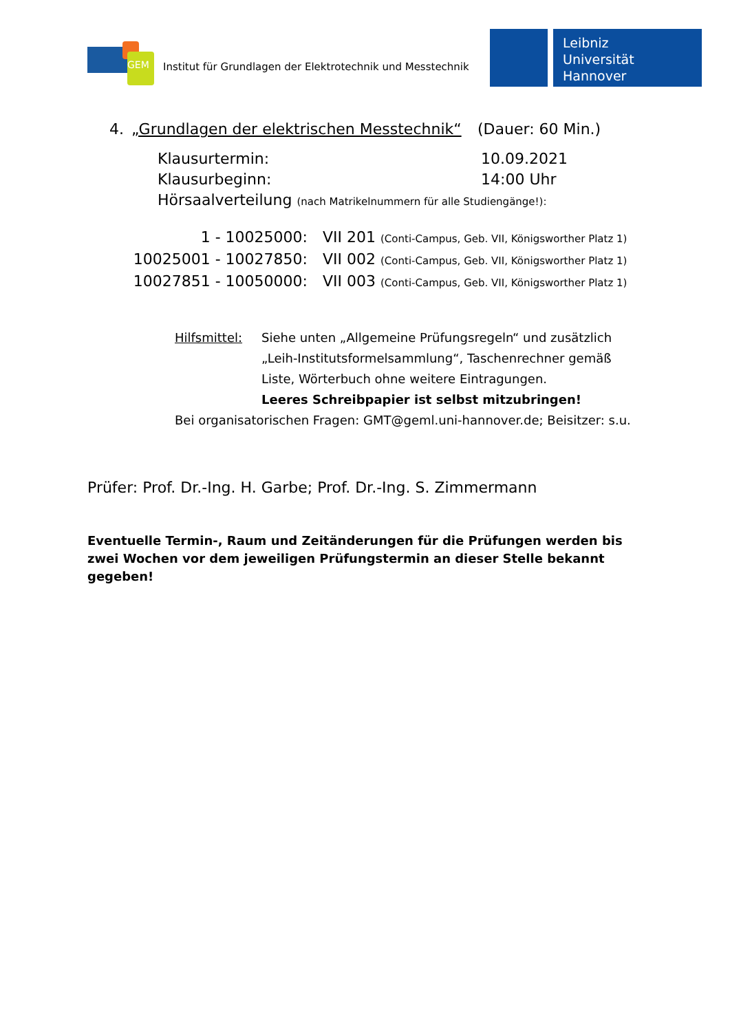GEM
Institut für Grundlagen der Elektrotechnik und Messtechnik
Leibniz
Universität
Hannover
4. „Grundlagen der elektrischen Messtechnik“(Dauer: 60 Min.)
Klausurtermin: 10.09.2021
Klausurbeginn: 14:00 Uhr
Hörsaalverteilung (nach Matrikelnummern für alle Studiengänge!):
1 - 10025000: VII 201 (Conti-Campus, Geb. VII, Königsworther Platz 1)
10025001 - 10027850: VII 002 (Conti-Campus, Geb. VII, Königsworther Platz 1)
10027851 - 10050000: VII 003 (Conti-Campus, Geb. VII, Königsworther Platz 1)
Hilfsmittel: Siehe unten „Allgemeine Prüfungsregeln“ und zusätzlich „Leih-Institutsformelsammlung“, Taschenrechner gemäß Liste, Wörterbuch ohne weitere Eintragungen.
Leeres Schreibpapier ist selbst mitzubringen!
Bei organisatorischen Fragen: GMT@geml.uni-hannover.de; Beisitzer: s.u.
Prüfer: Prof. Dr.-Ing. H. Garbe; Prof. Dr.-Ing. S. Zimmermann
Eventuelle Termin-, Raum und Zeitänderungen für die Prüfungen werden bis zwei Wochen vor dem jeweiligen Prüfungstermin an dieser Stelle bekannt gegeben!